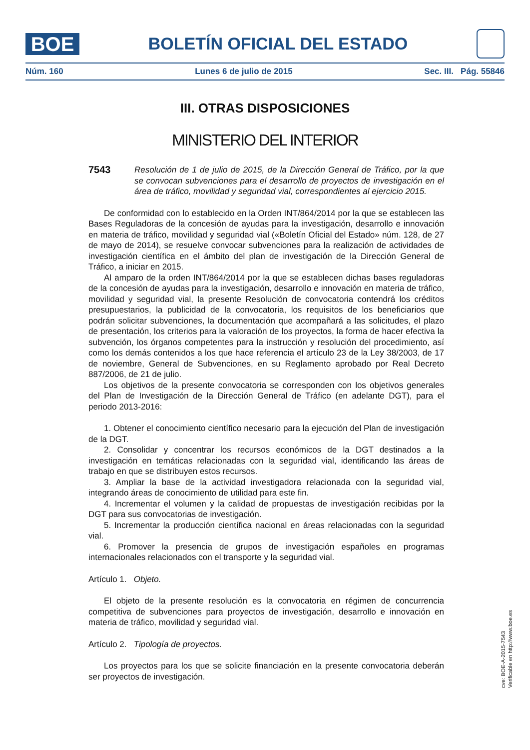BOE
BOLETÍN OFICIAL DEL ESTADO
Núm. 160 Lunes 6 de julio de 2015 Sec. III. Pág. 55846
III. OTRAS DISPOSICIONES
MINISTERIO DEL INTERIOR
7543
Resolución de 1 de julio de 2015, de la Dirección General de Tráfico, por la que se convocan subvenciones para el desarrollo de proyectos de investigación en el área de tráfico, movilidad y seguridad vial, correspondientes al ejercicio 2015.
De conformidad con lo establecido en la Orden INT/864/2014 por la que se establecen las Bases Reguladoras de la concesión de ayudas para la investigación, desarrollo e innovación en materia de tráfico, movilidad y seguridad vial («Boletín Oficial del Estado» núm. 128, de 27 de mayo de 2014), se resuelve convocar subvenciones para la realización de actividades de investigación científica en el ámbito del plan de investigación de la Dirección General de Tráfico, a iniciar en 2015.
Al amparo de la orden INT/864/2014 por la que se establecen dichas bases reguladoras de la concesión de ayudas para la investigación, desarrollo e innovación en materia de tráfico, movilidad y seguridad vial, la presente Resolución de convocatoria contendrá los créditos presupuestarios, la publicidad de la convocatoria, los requisitos de los beneficiarios que podrán solicitar subvenciones, la documentación que acompañará a las solicitudes, el plazo de presentación, los criterios para la valoración de los proyectos, la forma de hacer efectiva la subvención, los órganos competentes para la instrucción y resolución del procedimiento, así como los demás contenidos a los que hace referencia el artículo 23 de la Ley 38/2003, de 17 de noviembre, General de Subvenciones, en su Reglamento aprobado por Real Decreto 887/2006, de 21 de julio.
Los objetivos de la presente convocatoria se corresponden con los objetivos generales del Plan de Investigación de la Dirección General de Tráfico (en adelante DGT), para el periodo 2013-2016:
1. Obtener el conocimiento científico necesario para la ejecución del Plan de investigación de la DGT.
2. Consolidar y concentrar los recursos económicos de la DGT destinados a la investigación en temáticas relacionadas con la seguridad vial, identificando las áreas de trabajo en que se distribuyen estos recursos.
3. Ampliar la base de la actividad investigadora relacionada con la seguridad vial, integrando áreas de conocimiento de utilidad para este fin.
4. Incrementar el volumen y la calidad de propuestas de investigación recibidas por la DGT para sus convocatorias de investigación.
5. Incrementar la producción científica nacional en áreas relacionadas con la seguridad vial.
6. Promover la presencia de grupos de investigación españoles en programas internacionales relacionados con el transporte y la seguridad vial.
Artículo 1. Objeto.
El objeto de la presente resolución es la convocatoria en régimen de concurrencia competitiva de subvenciones para proyectos de investigación, desarrollo e innovación en materia de tráfico, movilidad y seguridad vial.
Artículo 2. Tipología de proyectos.
Los proyectos para los que se solicite financiación en la presente convocatoria deberán ser proyectos de investigación.
cve: BOE-A-2015-7543
Verificable en http://www.boe.es